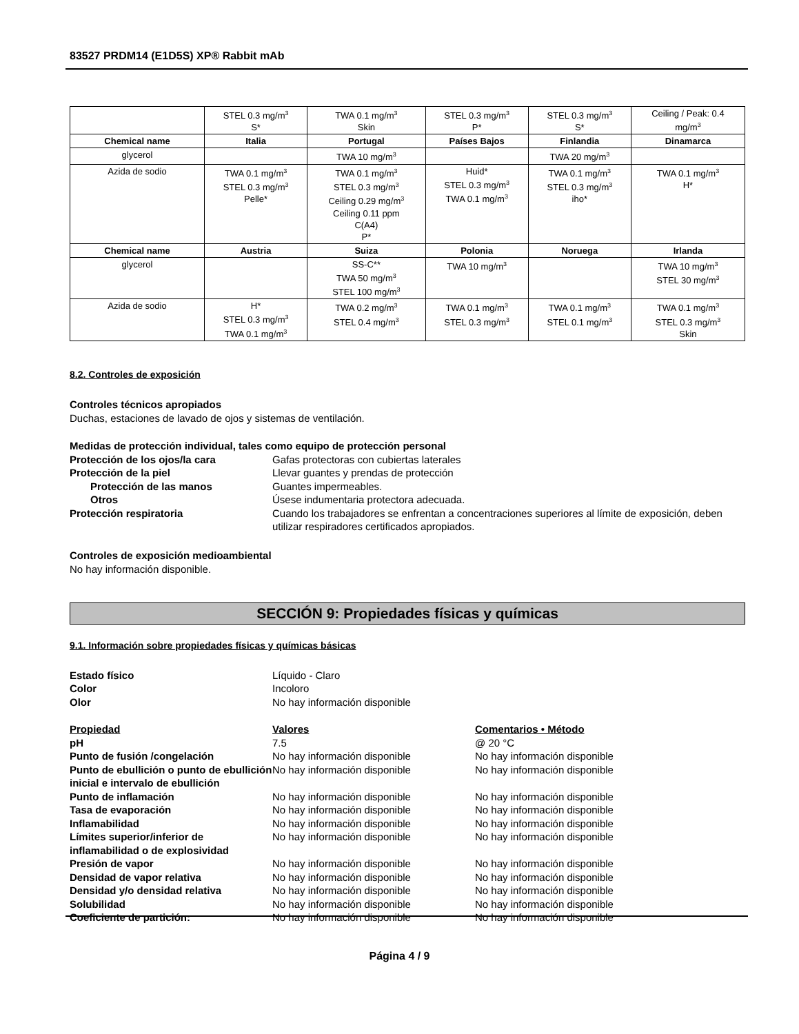83527 PRDM14 (E1D5S) XP® Rabbit mAb
| | STEL 0.3 mg/m<sup>3</sup> S* | TWA 0.1 mg/m<sup>3</sup> Skin | STEL 0.3 mg/m<sup>3</sup> P* | STEL 0.3 mg/m<sup>3</sup> S* | Ceiling / Peak: 0.4 mg/m<sup>3</sup> |
| Chemical name | Italia | Portugal | Países Bajos | Finlandia | Dinamarca |
| glycerol | | TWA 10 mg/m<sup>3</sup> | | TWA 20 mg/m<sup>3</sup> | |
| Azida de sodio | TWA 0.1 mg/m<sup>3</sup> STEL 0.3 mg/m<sup>3</sup> Pelle* | TWA 0.1 mg/m<sup>3</sup> STEL 0.3 mg/m<sup>3</sup> Ceiling 0.29 mg/m<sup>3</sup> Ceiling 0.11 ppm C(A4) P* | Huid* STEL 0.3 mg/m<sup>3</sup> TWA 0.1 mg/m<sup>3</sup> | TWA 0.1 mg/m<sup>3</sup> STEL 0.3 mg/m<sup>3</sup> iho* | TWA 0.1 mg/m<sup>3</sup> H* |
| Chemical name | Austria | Suiza | Polonia | Noruega | Irlanda |
| glycerol | | SS-C** TWA 50 mg/m<sup>3</sup> STEL 100 mg/m<sup>3</sup> | TWA 10 mg/m<sup>3</sup> | | TWA 10 mg/m<sup>3</sup> STEL 30 mg/m<sup>3</sup> |
| Azida de sodio | H* STEL 0.3 mg/m<sup>3</sup> TWA 0.1 mg/m<sup>3</sup> | TWA 0.2 mg/m<sup>3</sup> STEL 0.4 mg/m<sup>3</sup> | TWA 0.1 mg/m<sup>3</sup> STEL 0.3 mg/m<sup>3</sup> | TWA 0.1 mg/m<sup>3</sup> STEL 0.1 mg/m<sup>3</sup> | TWA 0.1 mg/m<sup>3</sup> STEL 0.3 mg/m<sup>3</sup> Skin |
8.2. Controles de exposición
Controles técnicos apropiados
Duchas, estaciones de lavado de ojos y sistemas de ventilación.
Medidas de protección individual, tales como equipo de protección personal
Protección de los ojos/la cara Gafas protectoras con cubiertas laterales Protección de la piel Llevar guantes y prendas de protección Protección de las manos Guantes impermeables. Otros Úsese indumentaria protectora adecuada. Protección respiratoria Cuando los trabajadores se enfrentan a concentraciones superiores al límite de exposición, deben utilizar respiradores certificados apropiados.
Controles de exposición medioambiental
No hay información disponible.
SECCIÓN 9: Propiedades físicas y químicas
9.1. Información sobre propiedades físicas y químicas básicas
Estado físico Líquido - Claro Color Incoloro Olor No hay información disponible
Propiedad Valores Comentarios • Método pH 7.5 @ 20 °C Punto de fusión /congelación No hay información disponible No hay información disponible Punto de ebullición o punto de ebullición inicial e intervalo de ebullición No hay información disponible No hay información disponible Punto de inflamación No hay información disponible No hay información disponible Tasa de evaporación No hay información disponible No hay información disponible Inflamabilidad No hay información disponible No hay información disponible Límites superior/inferior de inflamabilidad o de explosividad No hay información disponible No hay información disponible Presión de vapor No hay información disponible No hay información disponible Densidad de vapor relativa No hay información disponible No hay información disponible Densidad y/o densidad relativa No hay información disponible No hay información disponible Solubilidad No hay información disponible No hay información disponible Coeficiente de partición: No hay información disponible No hay información disponible
Página 4 / 9